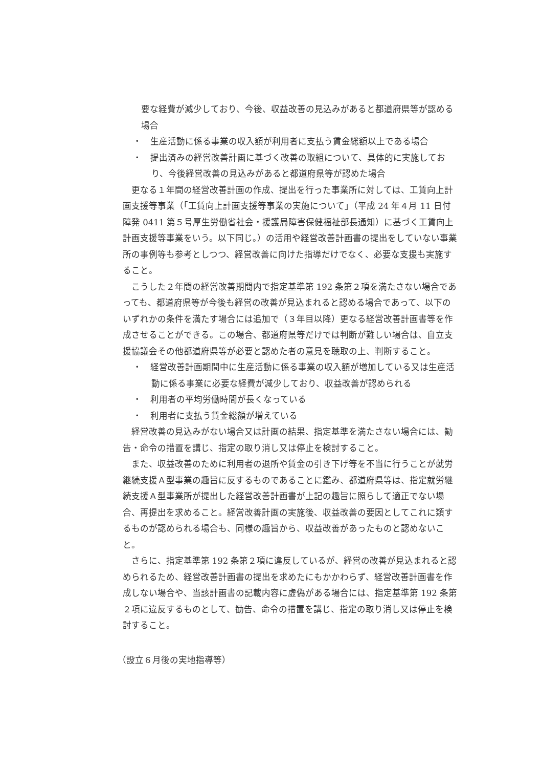要な経費が減少しており、今後、収益改善の見込みがあると都道府県等が認める場合
・　生産活動に係る事業の収入額が利用者に支払う賃金総額以上である場合
・　提出済みの経営改善計画に基づく改善の取組について、具体的に実施しており、今後経営改善の見込みがあると都道府県等が認めた場合
更なる１年間の経営改善計画の作成、提出を行った事業所に対しては、工賃向上計画支援等事業（「工賃向上計画支援等事業の実施について」（平成 24 年４月 11 日付障発 0411 第５号厚生労働省社会・援護局障害保健福祉部長通知）に基づく工賃向上計画支援等事業をいう。以下同じ。）の活用や経営改善計画書の提出をしていない事業所の事例等も参考としつつ、経営改善に向けた指導だけでなく、必要な支援も実施すること。
こうした２年間の経営改善期間内で指定基準第 192 条第２項を満たさない場合であっても、都道府県等が今後も経営の改善が見込まれると認める場合であって、以下のいずれかの条件を満たす場合には追加で（３年目以降）更なる経営改善計画書等を作成させることができる。この場合、都道府県等だけでは判断が難しい場合は、自立支援協議会その他都道府県等が必要と認めた者の意見を聴取の上、判断すること。
・　経営改善計画期間中に生産活動に係る事業の収入額が増加している又は生産活動に係る事業に必要な経費が減少しており、収益改善が認められる
・　利用者の平均労働時間が長くなっている
・　利用者に支払う賃金総額が増えている
経営改善の見込みがない場合又は計画の結果、指定基準を満たさない場合には、勧告・命令の措置を講じ、指定の取り消し又は停止を検討すること。
また、収益改善のために利用者の退所や賃金の引き下げ等を不当に行うことが就労継続支援Ａ型事業の趣旨に反するものであることに鑑み、都道府県等は、指定就労継続支援Ａ型事業所が提出した経営改善計画書が上記の趣旨に照らして適正でない場合、再提出を求めること。経営改善計画の実施後、収益改善の要因としてこれに類するものが認められる場合も、同様の趣旨から、収益改善があったものと認めないこと。
さらに、指定基準第 192 条第２項に違反しているが、経営の改善が見込まれると認められるため、経営改善計画書の提出を求めたにもかかわらず、経営改善計画書を作成しない場合や、当該計画書の記載内容に虚偽がある場合には、指定基準第 192 条第２項に違反するものとして、勧告、命令の措置を講じ、指定の取り消し又は停止を検討すること。
（設立６月後の実地指導等）